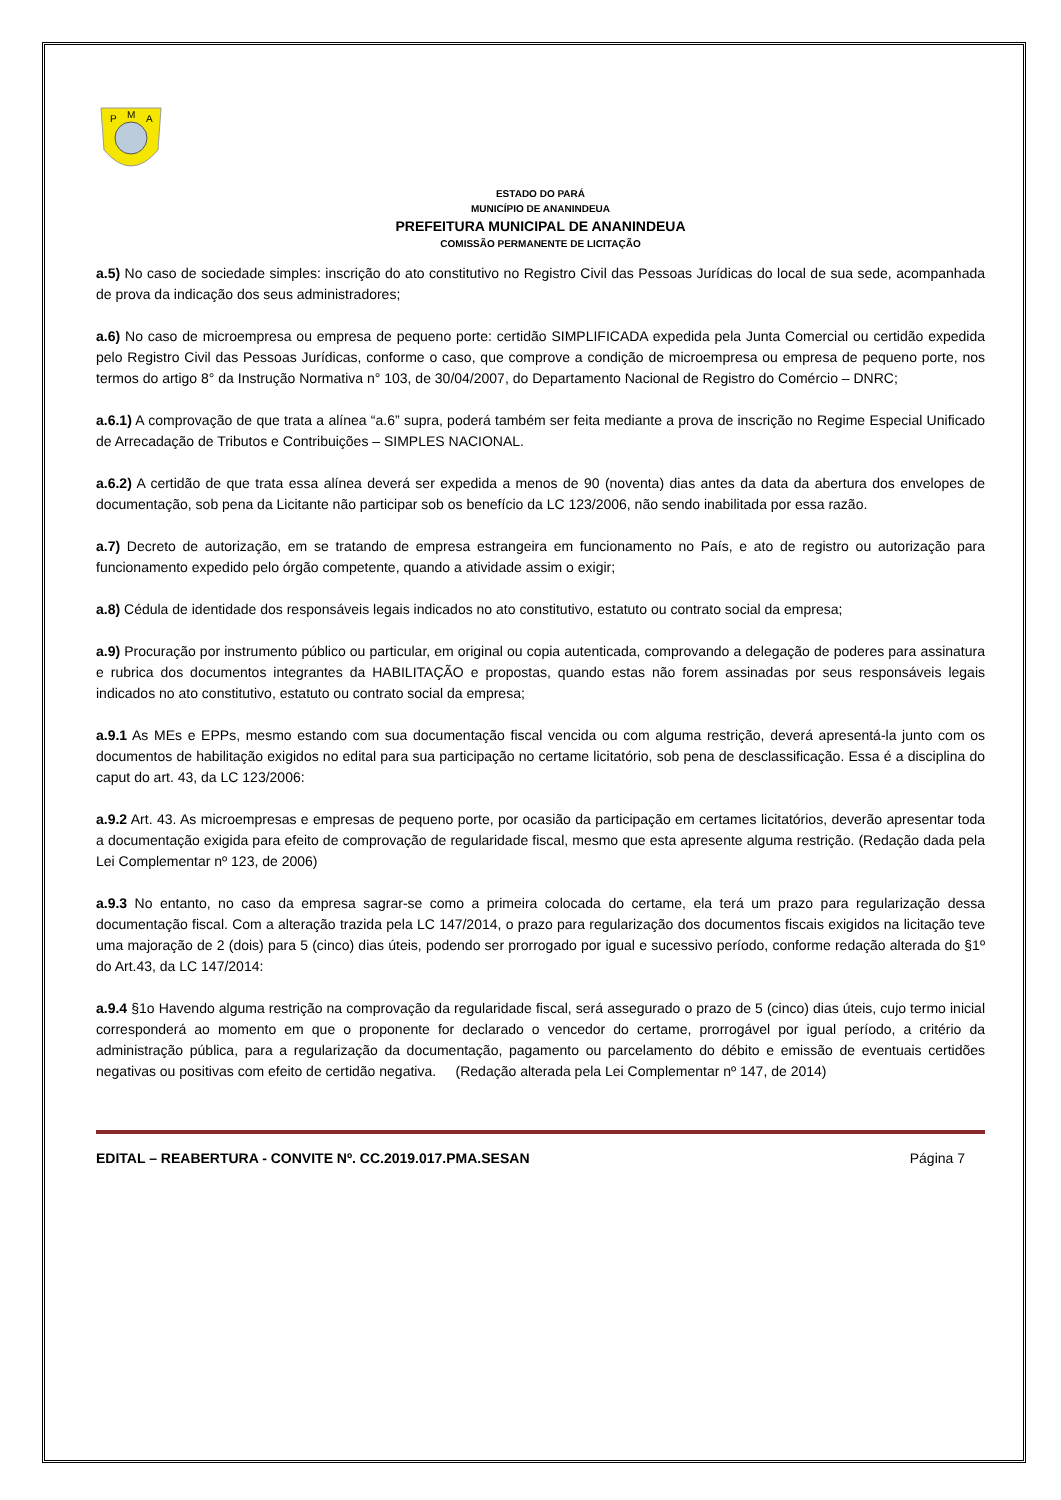P
M
A
ESTADO DO PARÁ
MUNICÍPIO DE ANANINDEUA
PREFEITURA MUNICIPAL DE ANANINDEUA
COMISSÃO PERMANENTE DE LICITAÇÃO
a.5) No caso de sociedade simples: inscrição do ato constitutivo no Registro Civil das Pessoas Jurídicas do local de sua sede, acompanhada de prova da indicação dos seus administradores;
a.6) No caso de microempresa ou empresa de pequeno porte: certidão SIMPLIFICADA expedida pela Junta Comercial ou certidão expedida pelo Registro Civil das Pessoas Jurídicas, conforme o caso, que comprove a condição de microempresa ou empresa de pequeno porte, nos termos do artigo 8° da Instrução Normativa n° 103, de 30/04/2007, do Departamento Nacional de Registro do Comércio – DNRC;
a.6.1) A comprovação de que trata a alínea “a.6” supra, poderá também ser feita mediante a prova de inscrição no Regime Especial Unificado de Arrecadação de Tributos e Contribuições – SIMPLES NACIONAL.
a.6.2) A certidão de que trata essa alínea deverá ser expedida a menos de 90 (noventa) dias antes da data da abertura dos envelopes de documentação, sob pena da Licitante não participar sob os benefício da LC 123/2006, não sendo inabilitada por essa razão.
a.7) Decreto de autorização, em se tratando de empresa estrangeira em funcionamento no País, e ato de registro ou autorização para funcionamento expedido pelo órgão competente, quando a atividade assim o exigir;
a.8) Cédula de identidade dos responsáveis legais indicados no ato constitutivo, estatuto ou contrato social da empresa;
a.9) Procuração por instrumento público ou particular, em original ou copia autenticada, comprovando a delegação de poderes para assinatura e rubrica dos documentos integrantes da HABILITAÇÃO e propostas, quando estas não forem assinadas por seus responsáveis legais indicados no ato constitutivo, estatuto ou contrato social da empresa;
a.9.1 As MEs e EPPs, mesmo estando com sua documentação fiscal vencida ou com alguma restrição, deverá apresentá-la junto com os documentos de habilitação exigidos no edital para sua participação no certame licitatório, sob pena de desclassificação. Essa é a disciplina do caput do art. 43, da LC 123/2006:
a.9.2 Art. 43. As microempresas e empresas de pequeno porte, por ocasião da participação em certames licitatórios, deverão apresentar toda a documentação exigida para efeito de comprovação de regularidade fiscal, mesmo que esta apresente alguma restrição. (Redação dada pela Lei Complementar nº 123, de 2006)
a.9.3 No entanto, no caso da empresa sagrar-se como a primeira colocada do certame, ela terá um prazo para regularização dessa documentação fiscal. Com a alteração trazida pela LC 147/2014, o prazo para regularização dos documentos fiscais exigidos na licitação teve uma majoração de 2 (dois) para 5 (cinco) dias úteis, podendo ser prorrogado por igual e sucessivo período, conforme redação alterada do §1º do Art.43, da LC 147/2014:
a.9.4 §1o Havendo alguma restrição na comprovação da regularidade fiscal, será assegurado o prazo de 5 (cinco) dias úteis, cujo termo inicial corresponderá ao momento em que o proponente for declarado o vencedor do certame, prorrogável por igual período, a critério da administração pública, para a regularização da documentação, pagamento ou parcelamento do débito e emissão de eventuais certidões negativas ou positivas com efeito de certidão negativa. (Redação alterada pela Lei Complementar nº 147, de 2014)
EDITAL – REABERTURA - CONVITE Nº. CC.2019.017.PMA.SESAN Página 7